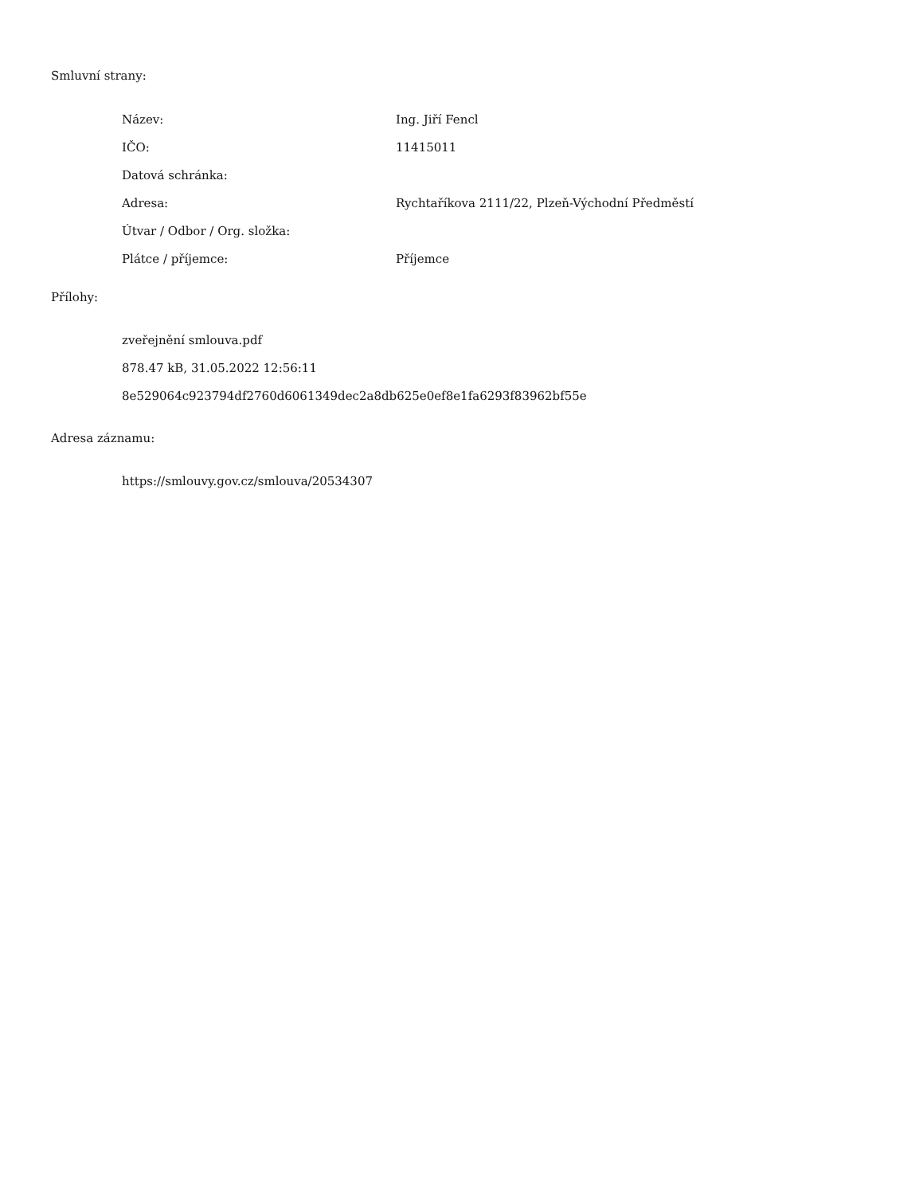Smluvní strany:
| Název: | Ing. Jiří Fencl |
| IČO: | 11415011 |
| Datová schránka: | |
| Adresa: | Rychtaříkova 2111/22, Plzeň-Východní Předměstí |
| Útvar / Odbor / Org. složka: | |
| Plátce / příjemce: | Příjemce |
Přílohy:
zveřejnění smlouva.pdf
878.47 kB, 31.05.2022 12:56:11
8e529064c923794df2760d6061349dec2a8db625e0ef8e1fa6293f83962bf55e
Adresa záznamu:
https://smlouvy.gov.cz/smlouva/20534307